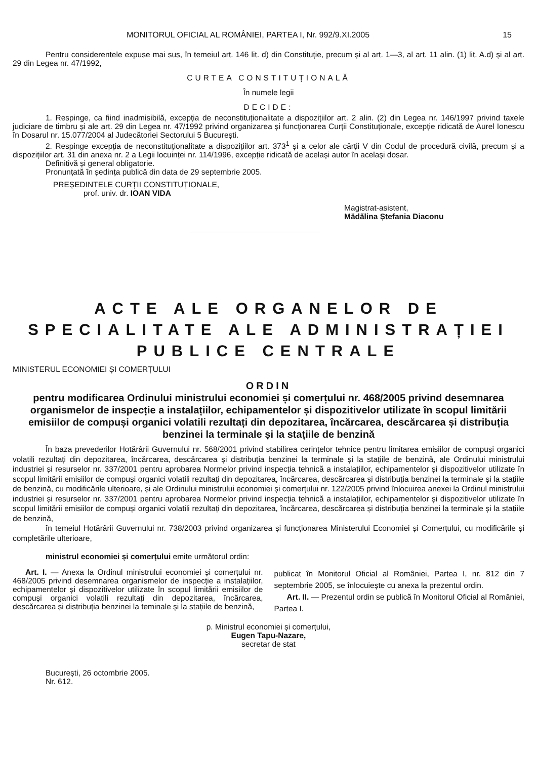MONITORUL OFICIAL AL ROMÂNIEI, PARTEA I, Nr. 992/9.XI.2005 15
Pentru considerentele expuse mai sus, în temeiul art. 146 lit. d) din Constituție, precum și al art. 1—3, al art. 11 alin. (1) lit. A.d) și al art. 29 din Legea nr. 47/1992,
CURTEA CONSTITUȚIONALĂ
În numele legii
DECIDE:
1. Respinge, ca fiind inadmisibilă, excepția de neconstituționalitate a dispozițiilor art. 2 alin. (2) din Legea nr. 146/1997 privind taxele judiciare de timbru și ale art. 29 din Legea nr. 47/1992 privind organizarea și funcționarea Curții Constituționale, excepție ridicată de Aurel Ionescu în Dosarul nr. 15.077/2004 al Judecătoriei Sectorului 5 București.
2. Respinge excepția de neconstituționalitate a dispozițiilor art. 373<sup>1</sup> și a celor ale cărții V din Codul de procedură civilă, precum și a dispozițiilor art. 31 din anexa nr. 2 a Legii locuinței nr. 114/1996, excepție ridicată de același autor în același dosar.
Definitivă și general obligatorie.
Pronunțată în ședința publică din data de 29 septembrie 2005.
PREȘEDINTELE CURȚII CONSTITUȚIONALE,
prof. univ. dr. IOAN VIDA
Magistrat-asistent,
Mădălina Ștefania Diaconu
ACTE ALE ORGANELOR DE SPECIALITATE ALE ADMINISTRAȚIEI PUBLICE CENTRALE
MINISTERUL ECONOMIEI ȘI COMERȚULUI
ORDIN
pentru modificarea Ordinului ministrului economiei și comerțului nr. 468/2005 privind desemnarea organismelor de inspecție a instalațiilor, echipamentelor și dispozitivelor utilizate în scopul limitării emisiilor de compuși organici volatili rezultați din depozitarea, încărcarea, descărcarea și distribuția benzinei la terminale și la stațiile de benzină
În baza prevederilor Hotărârii Guvernului nr. 568/2001 privind stabilirea cerințelor tehnice pentru limitarea emisiilor de compuși organici volatili rezultați din depozitarea, încărcarea, descărcarea și distribuția benzinei la terminale și la stațiile de benzină, ale Ordinului ministrului industriei și resurselor nr. 337/2001 pentru aprobarea Normelor privind inspecția tehnică a instalațiilor, echipamentelor și dispozitivelor utilizate în scopul limitării emisiilor de compuși organici volatili rezultați din depozitarea, încărcarea, descărcarea și distribuția benzinei la terminale și la stațiile de benzină, cu modificările ulterioare, și ale Ordinului ministrului economiei și comerțului nr. 122/2005 privind înlocuirea anexei la Ordinul ministrului industriei și resurselor nr. 337/2001 pentru aprobarea Normelor privind inspecția tehnică a instalațiilor, echipamentelor și dispozitivelor utilizate în scopul limitării emisiilor de compuși organici volatili rezultați din depozitarea, încărcarea, descărcarea și distribuția benzinei la terminale și la stațiile de benzină,
în temeiul Hotărârii Guvernului nr. 738/2003 privind organizarea și funcționarea Ministerului Economiei și Comerțului, cu modificările și completările ulterioare,
ministrul economiei și comerțului emite următorul ordin:
Art. I. — Anexa la Ordinul ministrului economiei și comerțului nr. 468/2005 privind desemnarea organismelor de inspecție a instalațiilor, echipamentelor și dispozitivelor utilizate în scopul limitării emisiilor de compuși organici volatili rezultați din depozitarea, încărcarea, descărcarea și distribuția benzinei la teminale și la stațiile de benzină,
publicat în Monitorul Oficial al României, Partea I, nr. 812 din 7 septembrie 2005, se înlocuiește cu anexa la prezentul ordin.
Art. II. — Prezentul ordin se publică în Monitorul Oficial al României, Partea I.
p. Ministrul economiei și comerțului,
Eugen Tapu-Nazare,
secretar de stat
București, 26 octombrie 2005.
Nr. 612.